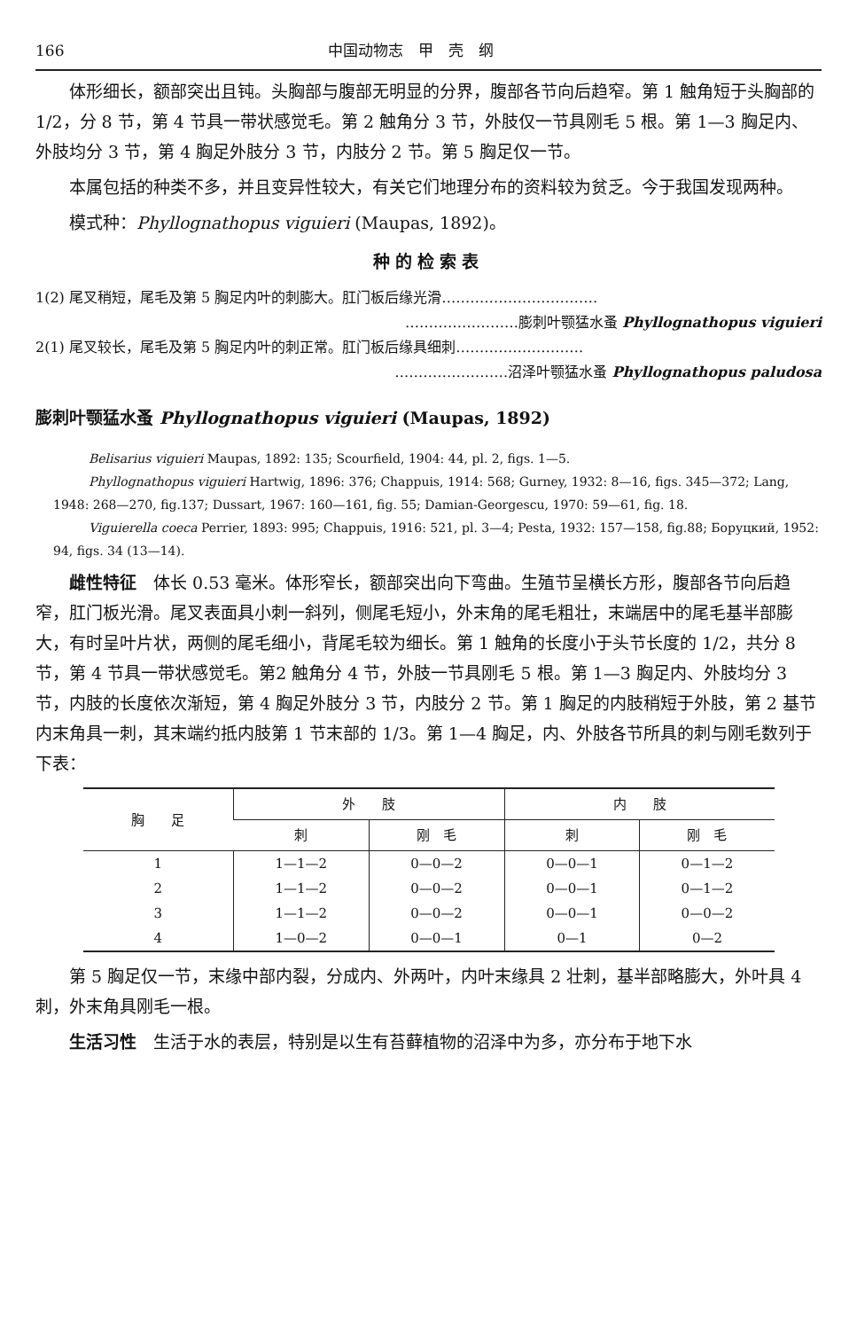166 中国动物志　甲　壳　纲
体形细长，额部突出且钝。头胸部与腹部无明显的分界，腹部各节向后趋窄。第 1 触角短于头胸部的 1/2，分 8 节，第 4 节具一带状感觉毛。第 2 触角分 3 节，外肢仅一节具刚毛 5 根。第 1—3 胸足内、外肢均分 3 节，第 4 胸足外肢分 3 节，内肢分 2 节。第 5 胸足仅一节。
本属包括的种类不多，并且变异性较大，有关它们地理分布的资料较为贫乏。今于我国发现两种。
模式种：Phyllognathopus viguieri (Maupas, 1892)。
种的检索表
1(2) 尾叉稍短，尾毛及第 5 胸足内叶的刺膨大。肛门板后缘光滑……………………………
……………………膨刺叶颚猛水蚤 Phyllognathopus viguieri
2(1) 尾叉较长，尾毛及第 5 胸足内叶的刺正常。肛门板后缘具细刺………………………
……………………沼泽叶颚猛水蚤 Phyllognathopus paludosa
膨刺叶颚猛水蚤 Phyllognathopus viguieri (Maupas, 1892)
Belisarius viguieri Maupas, 1892: 135; Scourfield, 1904: 44, pl. 2, figs. 1—5.
Phyllognathopus viguieri Hartwig, 1896: 376; Chappuis, 1914: 568; Gurney, 1932: 8—16, figs. 345—372; Lang, 1948: 268—270, fig.137; Dussart, 1967: 160—161, fig. 55; Damian-Georgescu, 1970: 59—61, fig. 18.
Viguierella coeca Perrier, 1893: 995; Chappuis, 1916: 521, pl. 3—4; Pesta, 1932: 157—158, fig.88; Боруцкий, 1952: 94, figs. 34 (13—14).
雌性特征　体长 0.53 毫米。体形窄长，额部突出向下弯曲。生殖节呈横长方形，腹部各节向后趋窄，肛门板光滑。尾叉表面具小刺一斜列，侧尾毛短小，外末角的尾毛粗壮，末端居中的尾毛基半部膨大，有时呈叶片状，两侧的尾毛细小，背尾毛较为细长。第 1 触角的长度小于头节长度的 1/2，共分 8 节，第 4 节具一带状感觉毛。第2 触角分 4 节，外肢一节具刚毛 5 根。第 1—3 胸足内、外肢均分 3 节，内肢的长度依次渐短，第 4 胸足外肢分 3 节，内肢分 2 节。第 1 胸足的内肢稍短于外肢，第 2 基节内末角具一刺，其末端约抵内肢第 1 节末部的 1/3。第 1—4 胸足，内、外肢各节所具的刺与刚毛数列于下表：
| 胸 足 | 外 肢 | | 内 肢 | |
| --- | --- | --- | --- | --- |
| | 刺 | 刚 毛 | 刺 | 刚 毛 |
| 1 | 1—1—2 | 0—0—2 | 0—0—1 | 0—1—2 |
| 2 | 1—1—2 | 0—0—2 | 0—0—1 | 0—1—2 |
| 3 | 1—1—2 | 0—0—2 | 0—0—1 | 0—0—2 |
| 4 | 1—0—2 | 0—0—1 | 0—1 | 0—2 |
第 5 胸足仅一节，末缘中部内裂，分成内、外两叶，内叶末缘具 2 壮刺，基半部略膨大，外叶具 4 刺，外末角具刚毛一根。
生活习性　生活于水的表层，特别是以生有苔藓植物的沼泽中为多，亦分布于地下水